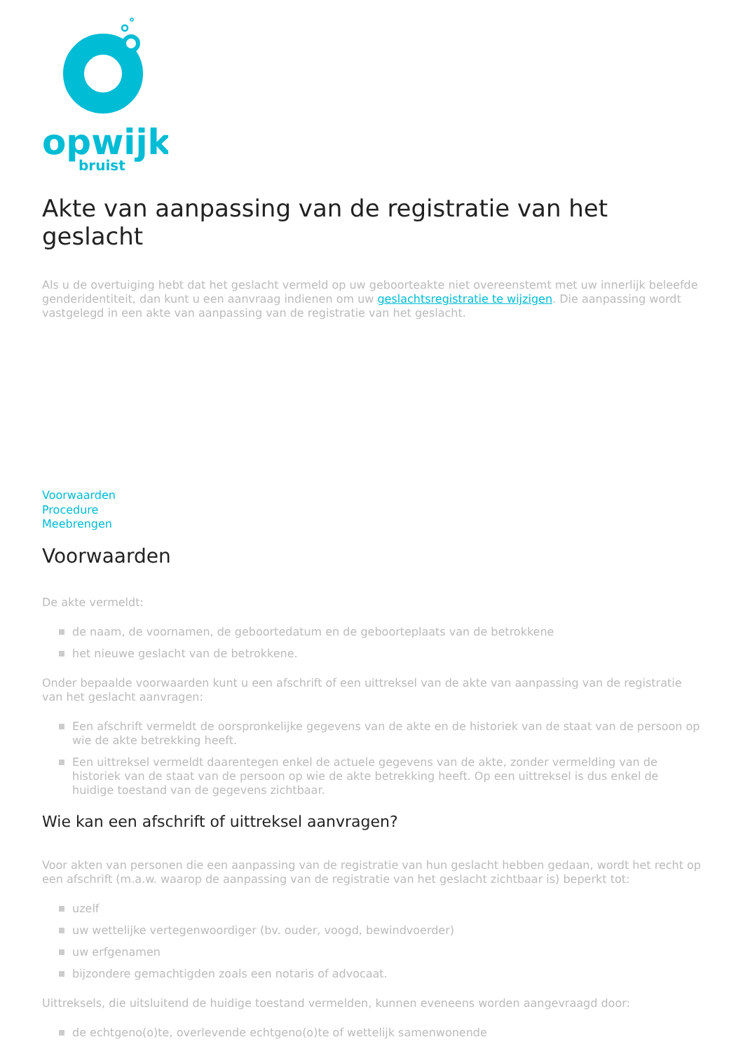opwijk
bruist
Akte van aanpassing van de registratie van het geslacht
Als u de overtuiging hebt dat het geslacht vermeld op uw geboorteakte niet overeenstemt met uw innerlijk beleefde genderidentiteit, dan kunt u een aanvraag indienen om uw geslachtsregistratie te wijzigen. Die aanpassing wordt vastgelegd in een akte van aanpassing van de registratie van het geslacht.
Voorwaarden
Procedure
Meebrengen
Voorwaarden
De akte vermeldt:
de naam, de voornamen, de geboortedatum en de geboorteplaats van de betrokkene
het nieuwe geslacht van de betrokkene.
Onder bepaalde voorwaarden kunt u een afschrift of een uittreksel van de akte van aanpassing van de registratie van het geslacht aanvragen:
Een afschrift vermeldt de oorspronkelijke gegevens van de akte en de historiek van de staat van de persoon op wie de akte betrekking heeft.
Een uittreksel vermeldt daarentegen enkel de actuele gegevens van de akte, zonder vermelding van de historiek van de staat van de persoon op wie de akte betrekking heeft. Op een uittreksel is dus enkel de huidige toestand van de gegevens zichtbaar.
Wie kan een afschrift of uittreksel aanvragen?
Voor akten van personen die een aanpassing van de registratie van hun geslacht hebben gedaan, wordt het recht op een afschrift (m.a.w. waarop de aanpassing van de registratie van het geslacht zichtbaar is) beperkt tot:
uzelf
uw wettelijke vertegenwoordiger (bv. ouder, voogd, bewindvoerder)
uw erfgenamen
bijzondere gemachtigden zoals een notaris of advocaat.
Uittreksels, die uitsluitend de huidige toestand vermelden, kunnen eveneens worden aangevraagd door:
de echtgeno(o)te, overlevende echtgeno(o)te of wettelijk samenwonende